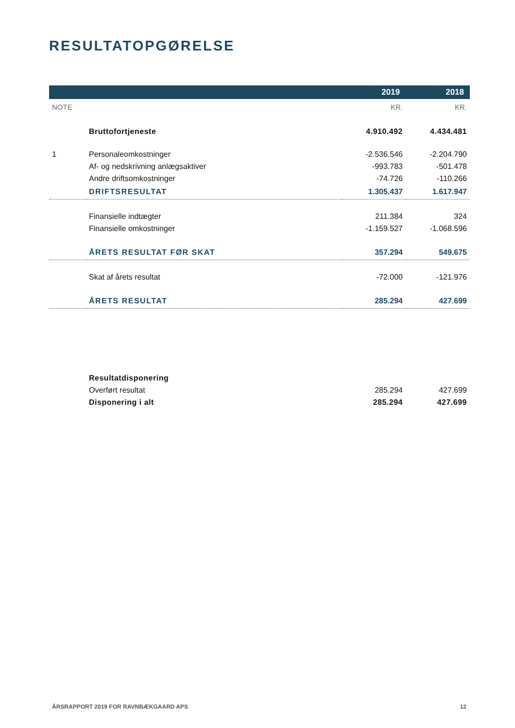RESULTATOPGØRELSE
| | | 2019 | 2018 |
| --- | --- | --- | --- |
| NOTE | | KR. | KR. |
| | Bruttofortjeneste | 4.910.492 | 4.434.481 |
| 1 | Personaleomkostninger | -2.536.546 | -2.204.790 |
| | Af- og nedskrivning anlægsaktiver | -993.783 | -501.478 |
| | Andre driftsomkostninger | -74.726 | -110.266 |
| | DRIFTSRESULTAT | 1.305.437 | 1.617.947 |
| | Finansielle indtægter | 211.384 | 324 |
| | Finansielle omkostninger | -1.159.527 | -1.068.596 |
| | ÅRETS RESULTAT FØR SKAT | 357.294 | 549.675 |
| | Skat af årets resultat | -72.000 | -121.976 |
| | ÅRETS RESULTAT | 285.294 | 427.699 |
| | Resultatdisponering | | |
| | Overført resultat | 285.294 | 427.699 |
| | Disponering i alt | 285.294 | 427.699 |
ÅRSRAPPORT 2019 FOR RAVNBÆKGAARD APS 12